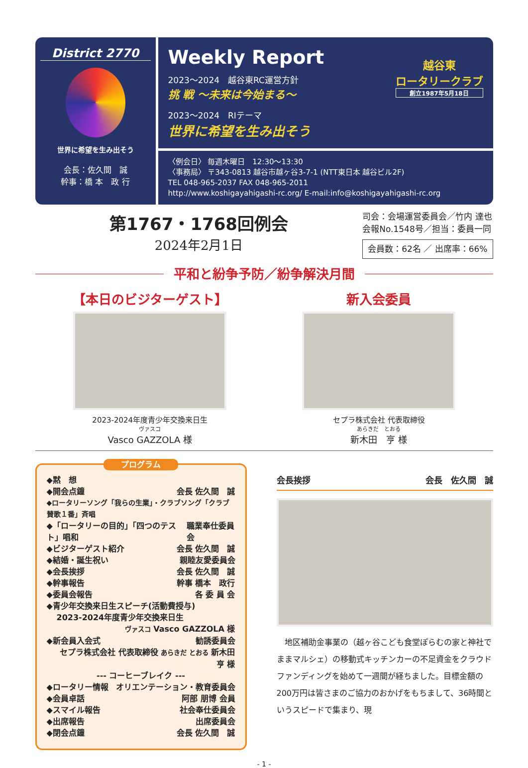District 2770
世界に希望を生み出そう
会長：佐久間　誠
幹事：橋 本　政 行
Weekly Report
2023～2024　越谷東RC運営方針
挑 戦 ～未来は今始まる～
2023～2024　RIテーマ
世界に希望を生み出そう
越谷東
ロータリークラブ
創立1987年5月18日
〈例会日〉 毎週木曜日　12:30～13:30
〈事務局〉 〒343-0813 越谷市越ヶ谷3-7-1 (NTT東日本 越谷ビル2F)
TEL 048-965-2037 FAX 048-965-2011
http://www.koshigayahigashi-rc.org/ E-mail:info@koshigayahigashi-rc.org
第1767・1768回例会
2024年2月1日
司会：会場運営委員会／竹内 達也
会報No.1548号／担当：委員一同
会員数：62名 ／ 出席率：66%
平和と紛争予防／紛争解決月間
【本日のビジターゲスト】
2023-2024年度青少年交換来日生
ヴァスコ
Vasco GAZZOLA 様
新入会委員
セプラ株式会社 代表取締役
あらきだ　とおる
新木田　亨 様
プログラム
◆黙　想
◆開会点鐘 会長 佐久間　誠
◆ロータリーソング「我らの生業」・クラブソング「クラブ賛歌１番」斉唱
◆「ロータリーの目的」「四つのテスト」唱和 職業奉仕委員会
◆ビジターゲスト紹介 会長 佐久間　誠
◆結婚・誕生祝い 親睦友愛委員会
◆会長挨拶 会長 佐久間　誠
◆幹事報告 幹事 橋本　政行
◆委員会報告 各 委 員 会
◆青少年交換来日生スピーチ(活動費授与)
2023-2024年度青少年交換来日生
ヴァスコ Vasco GAZZOLA 様
◆新会員入会式 勧誘委員会
セプラ株式会社 代表取締役 あらきだ とおる 新木田　亨 様
--- コーヒーブレイク ---
◆ロータリー情報 オリエンテーション・教育委員会
◆会員卓話 阿部 朋博 会員
◆スマイル報告 社会奉仕委員会
◆出席報告 出席委員会
◆閉会点鐘 会長 佐久間　誠
会長挨拶 会長　佐久間　誠
　地区補助金事業の（越ヶ谷こども食堂ぽらむの家と神社でままマルシェ）の移動式キッチンカーの不足資金をクラウドファンディングを始めて一週間が経ちました。目標金額の200万円は皆さまのご協力のおかげをもちまして、36時間というスピードで集まり、現
- 1 -